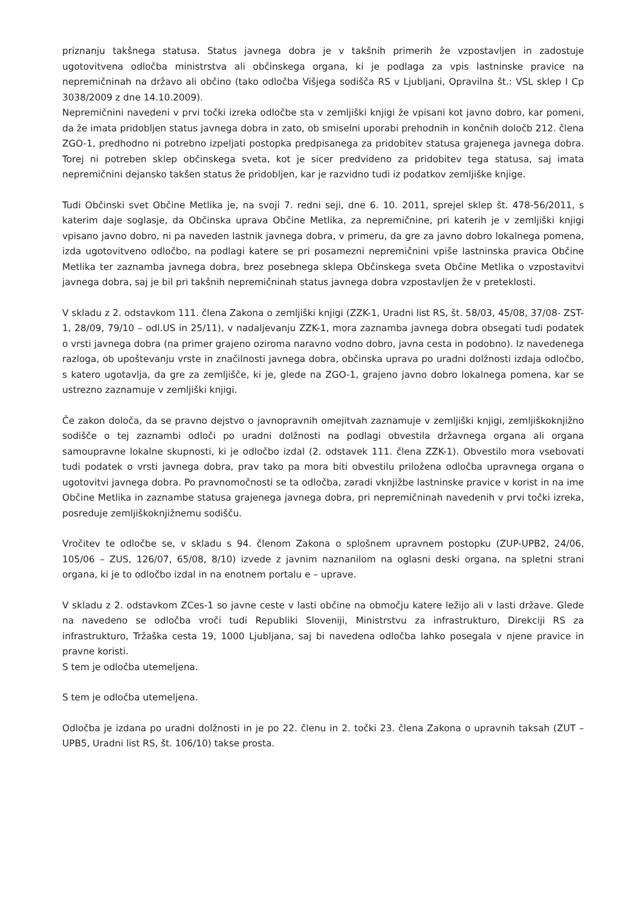priznanju takšnega statusa. Status javnega dobra je v takšnih primerih že vzpostavljen in zadostuje ugotovitvena odločba ministrstva ali občinskega organa, ki je podlaga za vpis lastninske pravice na nepremičninah na državo ali občino (tako odločba Višjega sodišča RS v Ljubljani, Opravilna št.: VSL sklep I Cp 3038/2009 z dne 14.10.2009).
Nepremičnini navedeni v prvi točki izreka odločbe sta v zemljiški knjigi že vpisani kot javno dobro, kar pomeni, da že imata pridobljen status javnega dobra in zato, ob smiselni uporabi prehodnih in končnih določb 212. člena ZGO-1, predhodno ni potrebno izpeljati postopka predpisanega za pridobitev statusa grajenega javnega dobra. Torej ni potreben sklep občinskega sveta, kot je sicer predvideno za pridobitev tega statusa, saj imata nepremičnini dejansko takšen status že pridobljen, kar je razvidno tudi iz podatkov zemljiške knjige.
Tudi Občinski svet Občine Metlika je, na svoji 7. redni seji, dne 6. 10. 2011, sprejel sklep št. 478-56/2011, s katerim daje soglasje, da Občinska uprava Občine Metlika, za nepremičnine, pri katerih je v zemljiški knjigi vpisano javno dobro, ni pa naveden lastnik javnega dobra, v primeru, da gre za javno dobro lokalnega pomena, izda ugotovitveno odločbo, na podlagi katere se pri posamezni nepremičnini vpiše lastninska pravica Občine Metlika ter zaznamba javnega dobra, brez posebnega sklepa Občinskega sveta Občine Metlika o vzpostavitvi javnega dobra, saj je bil pri takšnih nepremičninah status javnega dobra vzpostavljen že v preteklosti.
V skladu z 2. odstavkom 111. člena Zakona o zemljiški knjigi (ZZK-1, Uradni list RS, št. 58/03, 45/08, 37/08- ZST-1, 28/09, 79/10 – odl.US in 25/11), v nadaljevanju ZZK-1, mora zaznamba javnega dobra obsegati tudi podatek o vrsti javnega dobra (na primer grajeno oziroma naravno vodno dobro, javna cesta in podobno). Iz navedenega razloga, ob upoštevanju vrste in značilnosti javnega dobra, občinska uprava po uradni dolžnosti izdaja odločbo, s katero ugotavlja, da gre za zemljišče, ki je, glede na ZGO-1, grajeno javno dobro lokalnega pomena, kar se ustrezno zaznamuje v zemljiški knjigi.
Če zakon določa, da se pravno dejstvo o javnopravnih omejitvah zaznamuje v zemljiški knjigi, zemljiškoknjižno sodišče o tej zaznambi odloči po uradni dolžnosti na podlagi obvestila državnega organa ali organa samoupravne lokalne skupnosti, ki je odločbo izdal (2. odstavek 111. člena ZZK-1). Obvestilo mora vsebovati tudi podatek o vrsti javnega dobra, prav tako pa mora biti obvestilu priložena odločba upravnega organa o ugotovitvi javnega dobra. Po pravnomočnosti se ta odločba, zaradi vknjižbe lastninske pravice v korist in na ime Občine Metlika in zaznambe statusa grajenega javnega dobra, pri nepremičninah navedenih v prvi točki izreka, posreduje zemljiškoknjižnemu sodišču.
Vročitev te odločbe se, v skladu s 94. členom Zakona o splošnem upravnem postopku (ZUP-UPB2, 24/06, 105/06 – ZUS, 126/07, 65/08, 8/10) izvede z javnim naznanilom na oglasni deski organa, na spletni strani organa, ki je to odločbo izdal in na enotnem portalu e – uprave.
V skladu z 2. odstavkom ZCes-1 so javne ceste v lasti občine na območju katere ležijo ali v lasti države. Glede na navedeno se odločba vroči tudi Republiki Sloveniji, Ministrstvu za infrastrukturo, Direkciji RS za infrastrukturo, Tržaška cesta 19, 1000 Ljubljana, saj bi navedena odločba lahko posegala v njene pravice in pravne koristi.
S tem je odločba utemeljena.
S tem je odločba utemeljena.
Odločba je izdana po uradni dolžnosti in je po 22. členu in 2. točki 23. člena Zakona o upravnih taksah (ZUT – UPB5, Uradni list RS, št. 106/10) takse prosta.